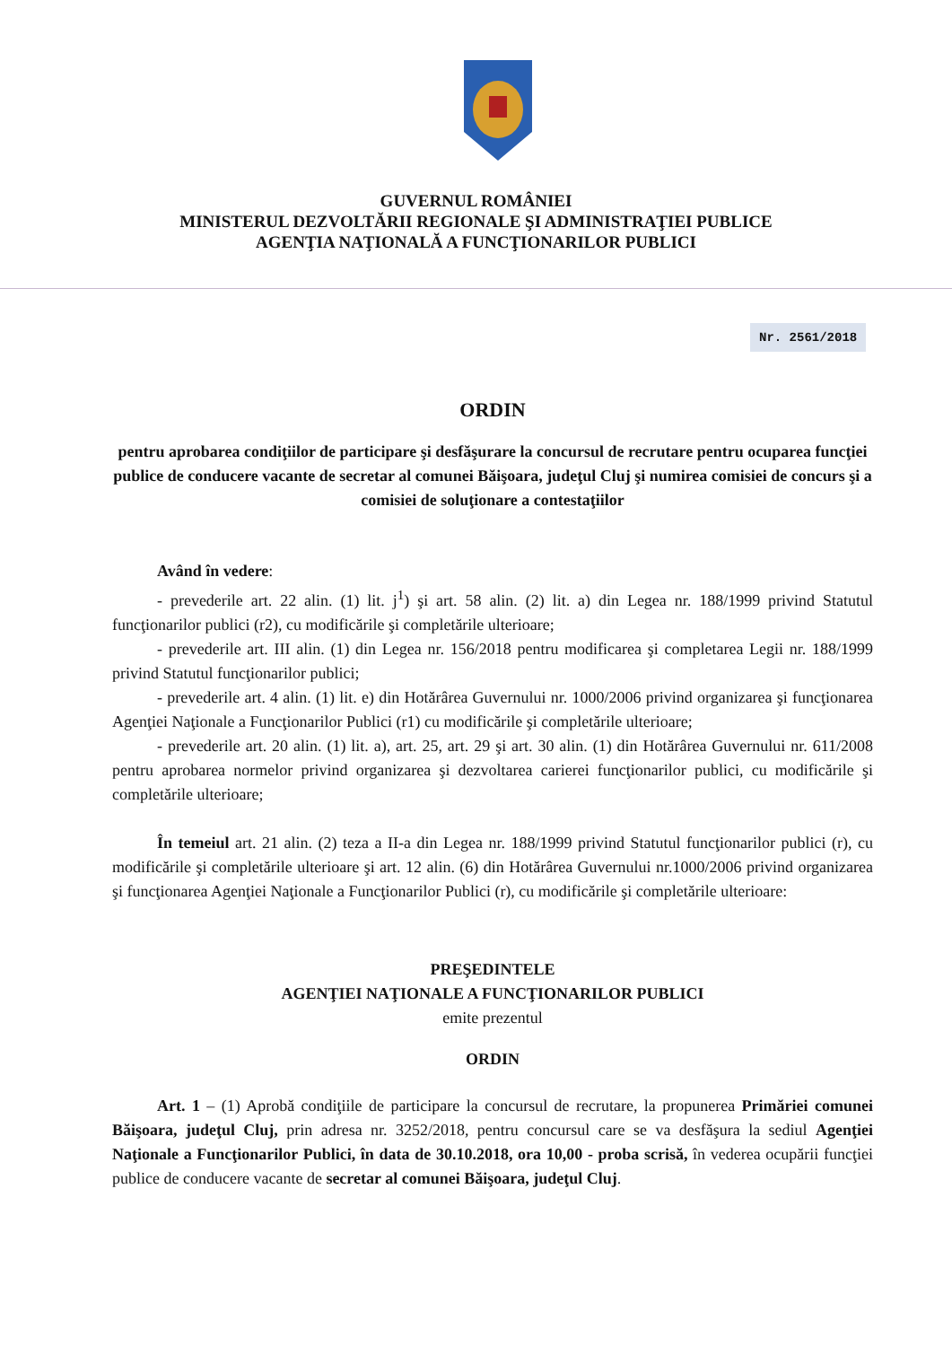GUVERNUL ROMÂNIEI
MINISTERUL DEZVOLTĂRII REGIONALE ŞI ADMINISTRAŢIEI PUBLICE
AGENŢIA NAŢIONALĂ A FUNCŢIONARILOR PUBLICI
Nr. 2561/2018
ORDIN
pentru aprobarea condiţiilor de participare şi desfăşurare la concursul de recrutare pentru ocuparea funcţiei publice de conducere vacante de secretar al comunei Băişoara, judeţul Cluj şi numirea comisiei de concurs şi a comisiei de soluţionare a contestaţiilor
Având în vedere:
- prevederile art. 22 alin. (1) lit. j<sup>1</sup>) şi art. 58 alin. (2) lit. a) din Legea nr. 188/1999 privind Statutul funcţionarilor publici (r2), cu modificările şi completările ulterioare;
- prevederile art. III alin. (1) din Legea nr. 156/2018 pentru modificarea şi completarea Legii nr. 188/1999 privind Statutul funcţionarilor publici;
- prevederile art. 4 alin. (1) lit. e) din Hotărârea Guvernului nr. 1000/2006 privind organizarea şi funcţionarea Agenţiei Naţionale a Funcţionarilor Publici (r1) cu modificările şi completările ulterioare;
- prevederile art. 20 alin. (1) lit. a), art. 25, art. 29 şi art. 30 alin. (1) din Hotărârea Guvernului nr. 611/2008 pentru aprobarea normelor privind organizarea şi dezvoltarea carierei funcţionarilor publici, cu modificările şi completările ulterioare;
În temeiul art. 21 alin. (2) teza a II-a din Legea nr. 188/1999 privind Statutul funcţionarilor publici (r), cu modificările şi completările ulterioare şi art. 12 alin. (6) din Hotărârea Guvernului nr.1000/2006 privind organizarea şi funcţionarea Agenţiei Naţionale a Funcţionarilor Publici (r), cu modificările şi completările ulterioare:
PREŞEDINTELE
AGENŢIEI NAŢIONALE A FUNCŢIONARILOR PUBLICI
emite prezentul
ORDIN
Art. 1 – (1) Aprobă condiţiile de participare la concursul de recrutare, la propunerea Primăriei comunei Băişoara, judeţul Cluj, prin adresa nr. 3252/2018, pentru concursul care se va desfăşura la sediul Agenţiei Naţionale a Funcţionarilor Publici, în data de 30.10.2018, ora 10,00 - proba scrisă, în vederea ocupării funcţiei publice de conducere vacante de secretar al comunei Băişoara, judeţul Cluj.